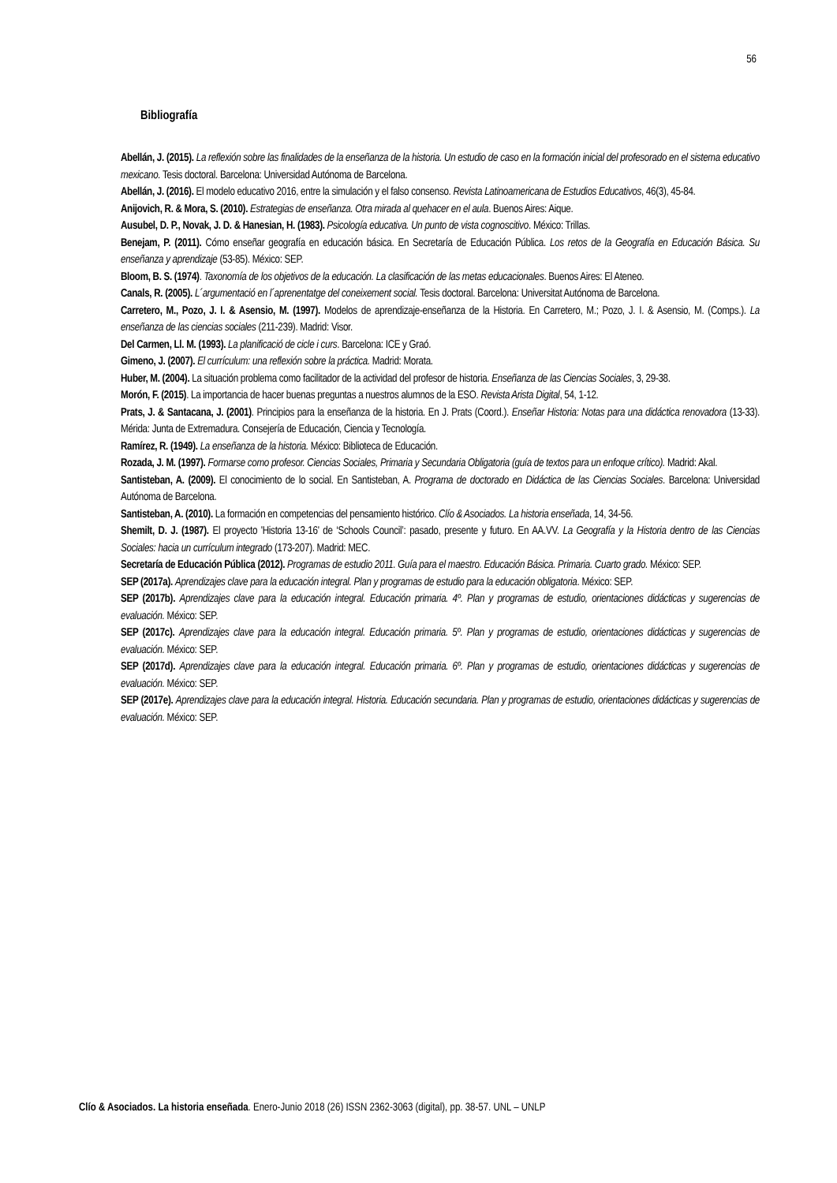56
Bibliografía
Abellán, J. (2015). La reflexión sobre las finalidades de la enseñanza de la historia. Un estudio de caso en la formación inicial del profesorado en el sistema educativo mexicano. Tesis doctoral. Barcelona: Universidad Autónoma de Barcelona.
Abellán, J. (2016). El modelo educativo 2016, entre la simulación y el falso consenso. Revista Latinoamericana de Estudios Educativos, 46(3), 45-84.
Anijovich, R. & Mora, S. (2010). Estrategias de enseñanza. Otra mirada al quehacer en el aula. Buenos Aires: Aique.
Ausubel, D. P., Novak, J. D. & Hanesian, H. (1983). Psicología educativa. Un punto de vista cognoscitivo. México: Trillas.
Benejam, P. (2011). Cómo enseñar geografía en educación básica. En Secretaría de Educación Pública. Los retos de la Geografía en Educación Básica. Su enseñanza y aprendizaje (53-85). México: SEP.
Bloom, B. S. (1974). Taxonomía de los objetivos de la educación. La clasificación de las metas educacionales. Buenos Aires: El Ateneo.
Canals, R. (2005). L´argumentació en l´aprenentatge del coneixement social. Tesis doctoral. Barcelona: Universitat Autónoma de Barcelona.
Carretero, M., Pozo, J. I. & Asensio, M. (1997). Modelos de aprendizaje-enseñanza de la Historia. En Carretero, M.; Pozo, J. I. & Asensio, M. (Comps.). La enseñanza de las ciencias sociales (211-239). Madrid: Visor.
Del Carmen, Ll. M. (1993). La planificació de cicle i curs. Barcelona: ICE y Graó.
Gimeno, J. (2007). El currículum: una reflexión sobre la práctica. Madrid: Morata.
Huber, M. (2004). La situación problema como facilitador de la actividad del profesor de historia. Enseñanza de las Ciencias Sociales, 3, 29-38.
Morón, F. (2015). La importancia de hacer buenas preguntas a nuestros alumnos de la ESO. Revista Arista Digital, 54, 1-12.
Prats, J. & Santacana, J. (2001). Principios para la enseñanza de la historia. En J. Prats (Coord.). Enseñar Historia: Notas para una didáctica renovadora (13-33). Mérida: Junta de Extremadura. Consejería de Educación, Ciencia y Tecnología.
Ramírez, R. (1949). La enseñanza de la historia. México: Biblioteca de Educación.
Rozada, J. M. (1997). Formarse como profesor. Ciencias Sociales, Primaria y Secundaria Obligatoria (guía de textos para un enfoque crítico). Madrid: Akal.
Santisteban, A. (2009). El conocimiento de lo social. En Santisteban, A. Programa de doctorado en Didáctica de las Ciencias Sociales. Barcelona: Universidad Autónoma de Barcelona.
Santisteban, A. (2010). La formación en competencias del pensamiento histórico. Clío & Asociados. La historia enseñada, 14, 34-56.
Shemilt, D. J. (1987). El proyecto 'Historia 13-16' de ‘Schools Council’: pasado, presente y futuro. En AA.VV. La Geografía y la Historia dentro de las Ciencias Sociales: hacia un currículum integrado (173-207). Madrid: MEC.
Secretaría de Educación Pública (2012). Programas de estudio 2011. Guía para el maestro. Educación Básica. Primaria. Cuarto grado. México: SEP.
SEP (2017a). Aprendizajes clave para la educación integral. Plan y programas de estudio para la educación obligatoria. México: SEP.
SEP (2017b). Aprendizajes clave para la educación integral. Educación primaria. 4º. Plan y programas de estudio, orientaciones didácticas y sugerencias de evaluación. México: SEP.
SEP (2017c). Aprendizajes clave para la educación integral. Educación primaria. 5º. Plan y programas de estudio, orientaciones didácticas y sugerencias de evaluación. México: SEP.
SEP (2017d). Aprendizajes clave para la educación integral. Educación primaria. 6º. Plan y programas de estudio, orientaciones didácticas y sugerencias de evaluación. México: SEP.
SEP (2017e). Aprendizajes clave para la educación integral. Historia. Educación secundaria. Plan y programas de estudio, orientaciones didácticas y sugerencias de evaluación. México: SEP.
Clío & Asociados. La historia enseñada. Enero-Junio 2018 (26) ISSN 2362-3063 (digital), pp. 38-57. UNL – UNLP